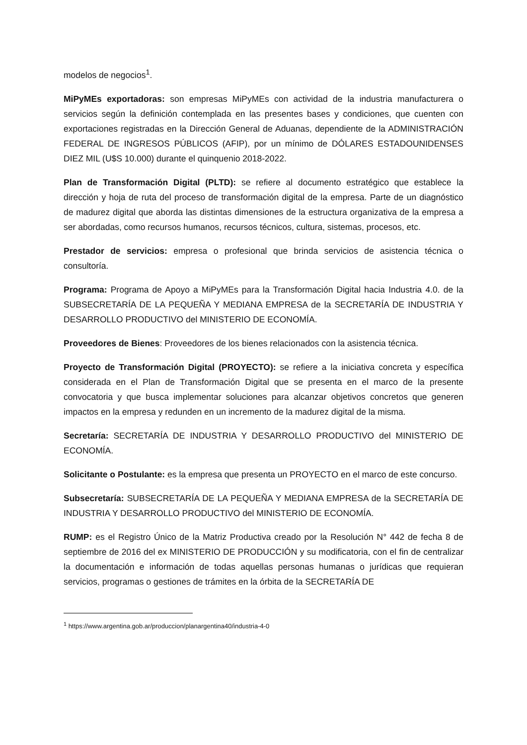modelos de negocios<sup>1</sup>.
MiPyMEs exportadoras: son empresas MiPyMEs con actividad de la industria manufacturera o servicios según la definición contemplada en las presentes bases y condiciones, que cuenten con exportaciones registradas en la Dirección General de Aduanas, dependiente de la ADMINISTRACIÓN FEDERAL DE INGRESOS PÚBLICOS (AFIP), por un mínimo de DÓLARES ESTADOUNIDENSES DIEZ MIL (U$S 10.000) durante el quinquenio 2018-2022.
Plan de Transformación Digital (PLTD): se refiere al documento estratégico que establece la dirección y hoja de ruta del proceso de transformación digital de la empresa. Parte de un diagnóstico de madurez digital que aborda las distintas dimensiones de la estructura organizativa de la empresa a ser abordadas, como recursos humanos, recursos técnicos, cultura, sistemas, procesos, etc.
Prestador de servicios: empresa o profesional que brinda servicios de asistencia técnica o consultoría.
Programa: Programa de Apoyo a MiPyMEs para la Transformación Digital hacia Industria 4.0. de la SUBSECRETARÍA DE LA PEQUEÑA Y MEDIANA EMPRESA de la SECRETARÍA DE INDUSTRIA Y DESARROLLO PRODUCTIVO del MINISTERIO DE ECONOMÍA.
Proveedores de Bienes: Proveedores de los bienes relacionados con la asistencia técnica.
Proyecto de Transformación Digital (PROYECTO): se refiere a la iniciativa concreta y específica considerada en el Plan de Transformación Digital que se presenta en el marco de la presente convocatoria y que busca implementar soluciones para alcanzar objetivos concretos que generen impactos en la empresa y redunden en un incremento de la madurez digital de la misma.
Secretaría: SECRETARÍA DE INDUSTRIA Y DESARROLLO PRODUCTIVO del MINISTERIO DE ECONOMÍA.
Solicitante o Postulante: es la empresa que presenta un PROYECTO en el marco de este concurso.
Subsecretaría: SUBSECRETARÍA DE LA PEQUEÑA Y MEDIANA EMPRESA de la SECRETARÍA DE INDUSTRIA Y DESARROLLO PRODUCTIVO del MINISTERIO DE ECONOMÍA.
RUMP: es el Registro Único de la Matriz Productiva creado por la Resolución N° 442 de fecha 8 de septiembre de 2016 del ex MINISTERIO DE PRODUCCIÓN y su modificatoria, con el fin de centralizar la documentación e información de todas aquellas personas humanas o jurídicas que requieran servicios, programas o gestiones de trámites en la órbita de la SECRETARÍA DE
<sup>1</sup> https://www.argentina.gob.ar/produccion/planargentina40/industria-4-0